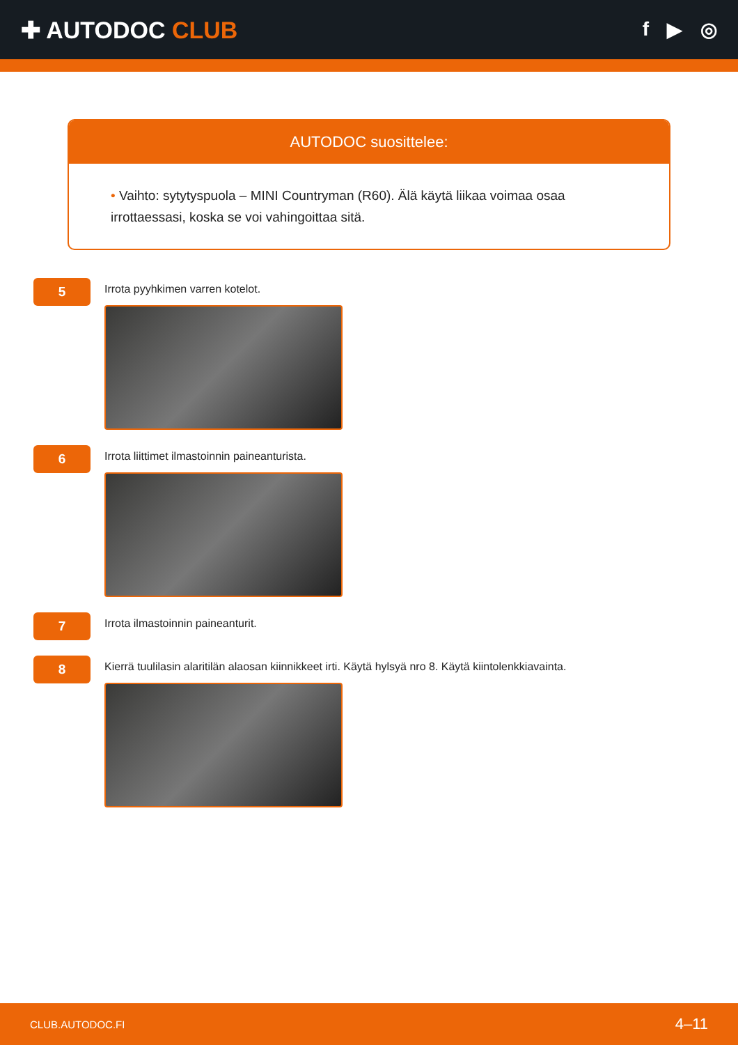✚ AUTODOC CLUB
f ▶ ◎
AUTODOC suosittelee:
• Vaihto: sytytyspuola – MINI Countryman (R60). Älä käytä liikaa voimaa osaa irrottaessasi, koska se voi vahingoittaa sitä.
5
Irrota pyyhkimen varren kotelot.
6
Irrota liittimet ilmastoinnin paineanturista.
7
Irrota ilmastoinnin paineanturit.
8
Kierrä tuulilasin alaritilän alaosan kiinnikkeet irti. Käytä hylsyä nro 8. Käytä kiintolenkkiavainta.
CLUB.AUTODOC.FI 4–11